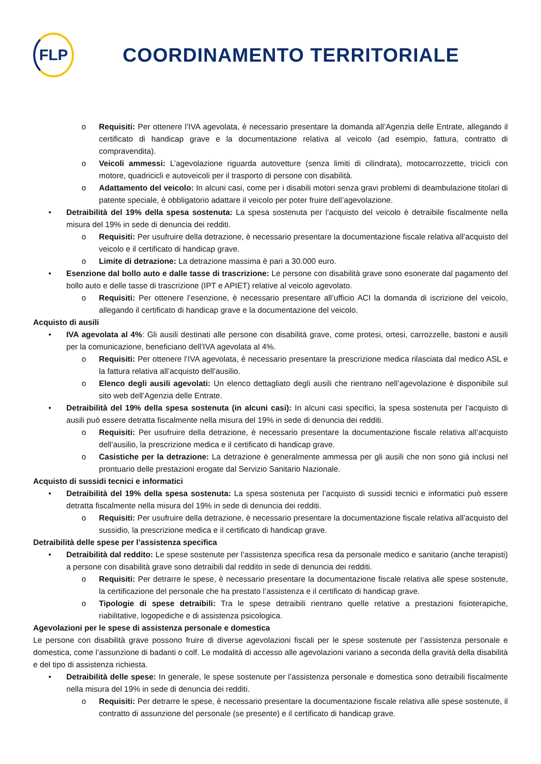FLP
COORDINAMENTO TERRITORIALE
o Requisiti: Per ottenere l’IVA agevolata, è necessario presentare la domanda all’Agenzia delle Entrate, allegando il certificato di handicap grave e la documentazione relativa al veicolo (ad esempio, fattura, contratto di compravendita).
o Veicoli ammessi: L’agevolazione riguarda autovetture (senza limiti di cilindrata), motocarrozzette, tricicli con motore, quadricicli e autoveicoli per il trasporto di persone con disabilità.
o Adattamento del veicolo: In alcuni casi, come per i disabili motori senza gravi problemi di deambulazione titolari di patente speciale, è obbligatorio adattare il veicolo per poter fruire dell’agevolazione.
• Detraibilità del 19% della spesa sostenuta: La spesa sostenuta per l’acquisto del veicolo è detraibile fiscalmente nella misura del 19% in sede di denuncia dei redditi.
o Requisiti: Per usufruire della detrazione, è necessario presentare la documentazione fiscale relativa all’acquisto del veicolo e il certificato di handicap grave.
o Limite di detrazione: La detrazione massima è pari a 30.000 euro.
• Esenzione dal bollo auto e dalle tasse di trascrizione: Le persone con disabilità grave sono esonerate dal pagamento del bollo auto e delle tasse di trascrizione (IPT e APIET) relative al veicolo agevolato.
o Requisiti: Per ottenere l’esenzione, è necessario presentare all’ufficio ACI la domanda di iscrizione del veicolo, allegando il certificato di handicap grave e la documentazione del veicolo.
Acquisto di ausili
• IVA agevolata al 4%: Gli ausili destinati alle persone con disabilità grave, come protesi, ortesi, carrozzelle, bastoni e ausili per la comunicazione, beneficiano dell’IVA agevolata al 4%.
o Requisiti: Per ottenere l’IVA agevolata, è necessario presentare la prescrizione medica rilasciata dal medico ASL e la fattura relativa all’acquisto dell’ausilio.
o Elenco degli ausili agevolati: Un elenco dettagliato degli ausili che rientrano nell’agevolazione è disponibile sul sito web dell’Agenzia delle Entrate.
• Detraibilità del 19% della spesa sostenuta (in alcuni casi): In alcuni casi specifici, la spesa sostenuta per l’acquisto di ausili può essere detratta fiscalmente nella misura del 19% in sede di denuncia dei redditi.
o Requisiti: Per usufruire della detrazione, è necessario presentare la documentazione fiscale relativa all’acquisto dell’ausilio, la prescrizione medica e il certificato di handicap grave.
o Casistiche per la detrazione: La detrazione è generalmente ammessa per gli ausili che non sono già inclusi nel prontuario delle prestazioni erogate dal Servizio Sanitario Nazionale.
Acquisto di sussidi tecnici e informatici
• Detraibilità del 19% della spesa sostenuta: La spesa sostenuta per l’acquisto di sussidi tecnici e informatici può essere detratta fiscalmente nella misura del 19% in sede di denuncia dei redditi.
o Requisiti: Per usufruire della detrazione, è necessario presentare la documentazione fiscale relativa all’acquisto del sussidio, la prescrizione medica e il certificato di handicap grave.
Detraibilità delle spese per l’assistenza specifica
• Detraibilità dal reddito: Le spese sostenute per l’assistenza specifica resa da personale medico e sanitario (anche terapisti) a persone con disabilità grave sono detraibili dal reddito in sede di denuncia dei redditi.
o Requisiti: Per detrarre le spese, è necessario presentare la documentazione fiscale relativa alle spese sostenute, la certificazione del personale che ha prestato l’assistenza e il certificato di handicap grave.
o Tipologie di spese detraibili: Tra le spese detraibili rientrano quelle relative a prestazioni fisioterapiche, riabilitative, logopediche e di assistenza psicologica.
Agevolazioni per le spese di assistenza personale e domestica
Le persone con disabilità grave possono fruire di diverse agevolazioni fiscali per le spese sostenute per l’assistenza personale e domestica, come l’assunzione di badanti o colf. Le modalità di accesso alle agevolazioni variano a seconda della gravità della disabilità e del tipo di assistenza richiesta.
• Detraibilità delle spese: In generale, le spese sostenute per l’assistenza personale e domestica sono detraibili fiscalmente nella misura del 19% in sede di denuncia dei redditi.
o Requisiti: Per detrarre le spese, è necessario presentare la documentazione fiscale relativa alle spese sostenute, il contratto di assunzione del personale (se presente) e il certificato di handicap grave.